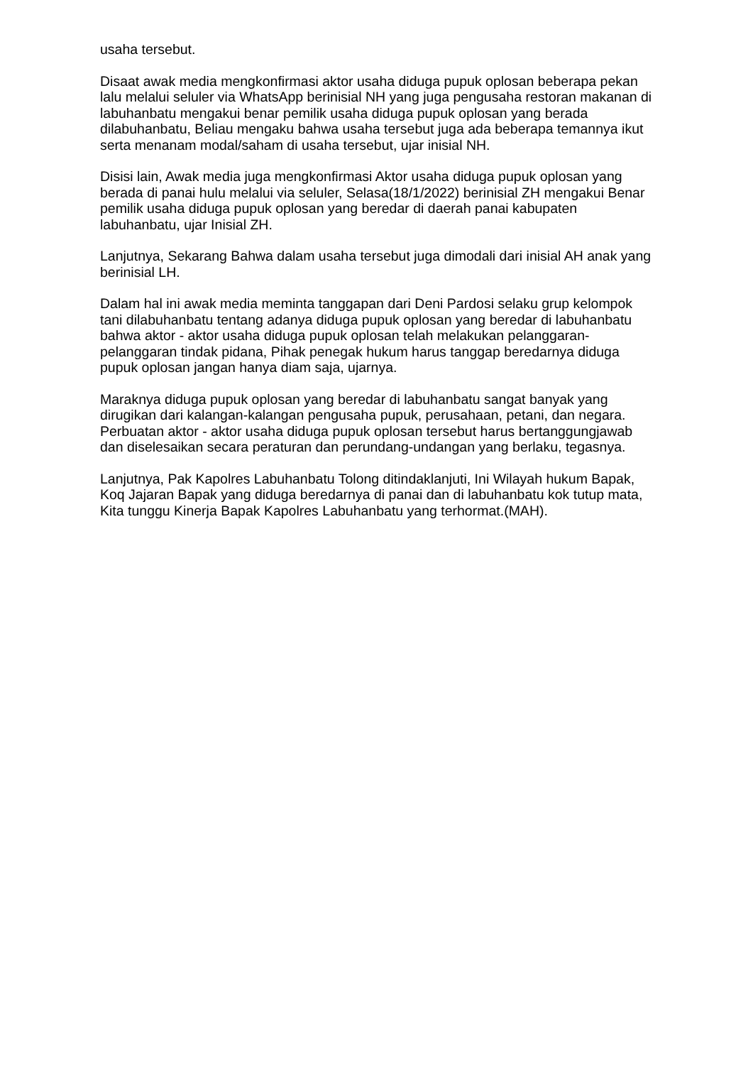usaha tersebut.
Disaat awak media mengkonfirmasi aktor usaha diduga pupuk oplosan beberapa pekan lalu melalui seluler via WhatsApp berinisial NH yang juga pengusaha restoran makanan di labuhanbatu mengakui benar pemilik usaha diduga pupuk oplosan yang berada dilabuhanbatu, Beliau mengaku bahwa usaha tersebut juga ada beberapa temannya ikut serta menanam modal/saham di usaha tersebut, ujar inisial NH.
Disisi lain, Awak media juga mengkonfirmasi Aktor usaha diduga pupuk oplosan yang berada di panai hulu melalui via seluler, Selasa(18/1/2022) berinisial ZH mengakui Benar pemilik usaha diduga pupuk oplosan yang beredar di daerah panai kabupaten labuhanbatu, ujar Inisial ZH.
Lanjutnya, Sekarang Bahwa dalam usaha tersebut juga dimodali dari inisial AH anak yang berinisial LH.
Dalam hal ini awak media meminta tanggapan dari Deni Pardosi selaku grup kelompok tani dilabuhanbatu tentang adanya diduga pupuk oplosan yang beredar di labuhanbatu bahwa aktor - aktor usaha diduga pupuk oplosan telah melakukan pelanggaran-pelanggaran tindak pidana, Pihak penegak hukum harus tanggap beredarnya diduga pupuk oplosan jangan hanya diam saja, ujarnya.
Maraknya diduga pupuk oplosan yang beredar di labuhanbatu sangat banyak yang dirugikan dari kalangan-kalangan pengusaha pupuk, perusahaan, petani, dan negara. Perbuatan aktor - aktor usaha diduga pupuk oplosan tersebut harus bertanggungjawab dan diselesaikan secara peraturan dan perundang-undangan yang berlaku, tegasnya.
Lanjutnya, Pak Kapolres Labuhanbatu Tolong ditindaklanjuti, Ini Wilayah hukum Bapak, Koq Jajaran Bapak yang diduga beredarnya di panai dan di labuhanbatu kok tutup mata, Kita tunggu Kinerja Bapak Kapolres Labuhanbatu yang terhormat.(MAH).